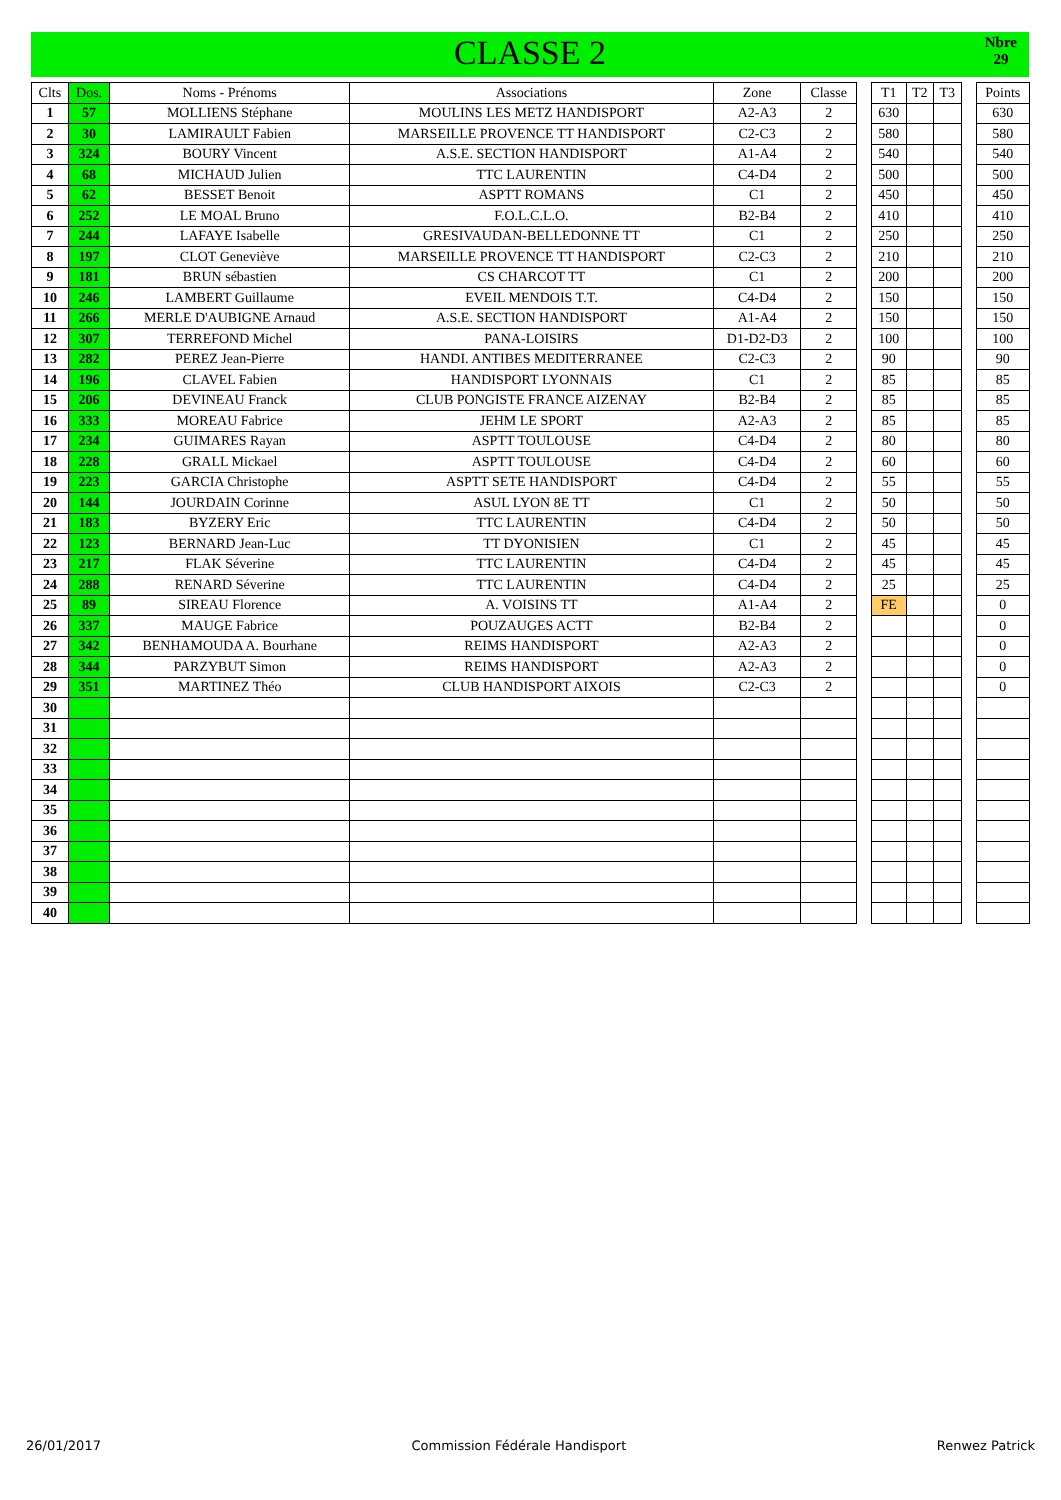CLASSE 2
Nbre
29
| Clts | Dos. | Noms - Prénoms | Associations | Zone | Classe | | T1 | T2 | T3 | | Points |
| 1 | 57 | MOLLIENS Stéphane | MOULINS LES METZ HANDISPORT | A2-A3 | 2 | | 630 | | | | 630 |
| 2 | 30 | LAMIRAULT Fabien | MARSEILLE PROVENCE TT HANDISPORT | C2-C3 | 2 | | 580 | | | | 580 |
| 3 | 324 | BOURY Vincent | A.S.E. SECTION HANDISPORT | A1-A4 | 2 | | 540 | | | | 540 |
| 4 | 68 | MICHAUD Julien | TTC LAURENTIN | C4-D4 | 2 | | 500 | | | | 500 |
| 5 | 62 | BESSET Benoit | ASPTT ROMANS | C1 | 2 | | 450 | | | | 450 |
| 6 | 252 | LE MOAL Bruno | F.O.L.C.L.O. | B2-B4 | 2 | | 410 | | | | 410 |
| 7 | 244 | LAFAYE Isabelle | GRESIVAUDAN-BELLEDONNE TT | C1 | 2 | | 250 | | | | 250 |
| 8 | 197 | CLOT Geneviève | MARSEILLE PROVENCE TT HANDISPORT | C2-C3 | 2 | | 210 | | | | 210 |
| 9 | 181 | BRUN sébastien | CS CHARCOT TT | C1 | 2 | | 200 | | | | 200 |
| 10 | 246 | LAMBERT Guillaume | EVEIL MENDOIS T.T. | C4-D4 | 2 | | 150 | | | | 150 |
| 11 | 266 | MERLE D'AUBIGNE Arnaud | A.S.E. SECTION HANDISPORT | A1-A4 | 2 | | 150 | | | | 150 |
| 12 | 307 | TERREFOND Michel | PANA-LOISIRS | D1-D2-D3 | 2 | | 100 | | | | 100 |
| 13 | 282 | PEREZ Jean-Pierre | HANDI. ANTIBES MEDITERRANEE | C2-C3 | 2 | | 90 | | | | 90 |
| 14 | 196 | CLAVEL Fabien | HANDISPORT LYONNAIS | C1 | 2 | | 85 | | | | 85 |
| 15 | 206 | DEVINEAU Franck | CLUB PONGISTE FRANCE AIZENAY | B2-B4 | 2 | | 85 | | | | 85 |
| 16 | 333 | MOREAU Fabrice | JEHM LE SPORT | A2-A3 | 2 | | 85 | | | | 85 |
| 17 | 234 | GUIMARES Rayan | ASPTT TOULOUSE | C4-D4 | 2 | | 80 | | | | 80 |
| 18 | 228 | GRALL Mickael | ASPTT TOULOUSE | C4-D4 | 2 | | 60 | | | | 60 |
| 19 | 223 | GARCIA Christophe | ASPTT SETE HANDISPORT | C4-D4 | 2 | | 55 | | | | 55 |
| 20 | 144 | JOURDAIN Corinne | ASUL LYON 8E TT | C1 | 2 | | 50 | | | | 50 |
| 21 | 183 | BYZERY Eric | TTC LAURENTIN | C4-D4 | 2 | | 50 | | | | 50 |
| 22 | 123 | BERNARD Jean-Luc | TT DYONISIEN | C1 | 2 | | 45 | | | | 45 |
| 23 | 217 | FLAK Séverine | TTC LAURENTIN | C4-D4 | 2 | | 45 | | | | 45 |
| 24 | 288 | RENARD Séverine | TTC LAURENTIN | C4-D4 | 2 | | 25 | | | | 25 |
| 25 | 89 | SIREAU Florence | A. VOISINS TT | A1-A4 | 2 | | FE | | | | 0 |
| 26 | 337 | MAUGE Fabrice | POUZAUGES ACTT | B2-B4 | 2 | | | | | | 0 |
| 27 | 342 | BENHAMOUDA A. Bourhane | REIMS HANDISPORT | A2-A3 | 2 | | | | | | 0 |
| 28 | 344 | PARZYBUT Simon | REIMS HANDISPORT | A2-A3 | 2 | | | | | | 0 |
| 29 | 351 | MARTINEZ Théo | CLUB HANDISPORT AIXOIS | C2-C3 | 2 | | | | | | 0 |
| 30 | | | | | | | | | | | |
| 31 | | | | | | | | | | | |
| 32 | | | | | | | | | | | |
| 33 | | | | | | | | | | | |
| 34 | | | | | | | | | | | |
| 35 | | | | | | | | | | | |
| 36 | | | | | | | | | | | |
| 37 | | | | | | | | | | | |
| 38 | | | | | | | | | | | |
| 39 | | | | | | | | | | | |
| 40 | | | | | | | | | | | |
26/01/2017 Commission Fédérale Handisport Renwez Patrick